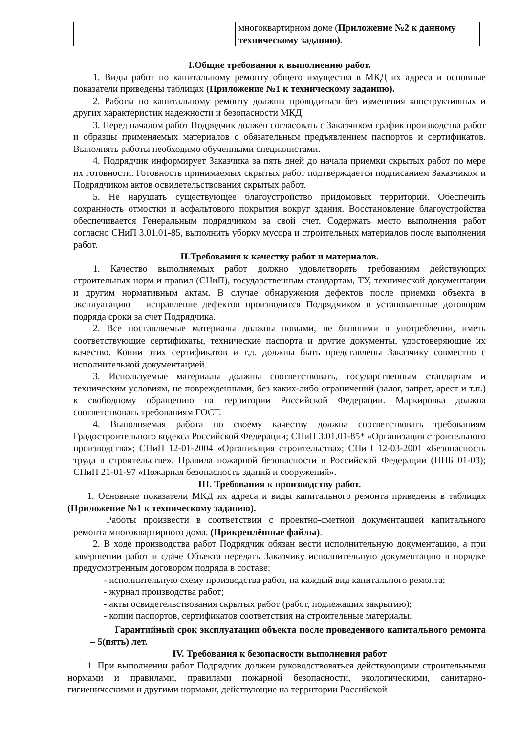| | многоквартирном доме ( Приложение №2 к данному техническому заданию) . |
I.Общие требования к выполнению работ.
1. Виды работ по капитальному ремонту общего имущества в МКД их адреса и основные показатели приведены таблицах (Приложение №1 к техническому заданию).
2. Работы по капитальному ремонту должны проводиться без изменения конструктивных и других характеристик надежности и безопасности МКД.
3. Перед началом работ Подрядчик должен согласовать с Заказчиком график производства работ и образцы применяемых материалов с обязательным предъявлением паспортов и сертификатов. Выполнять работы необходимо обученными специалистами.
4. Подрядчик информирует Заказчика за пять дней до начала приемки скрытых работ по мере их готовности. Готовность принимаемых скрытых работ подтверждается подписанием Заказчиком и Подрядчиком актов освидетельствования скрытых работ.
5. Не нарушать существующее благоустройство придомовых территорий. Обеспечить сохранность отмостки и асфальтового покрытия вокруг здания. Восстановление благоустройства обеспечивается Генеральным подрядчиком за свой счет. Содержать место выполнения работ согласно СНиП 3.01.01-85, выполнить уборку мусора и строительных материалов после выполнения работ.
II.Требования к качеству работ и материалов.
1. Качество выполняемых работ должно удовлетворять требованиям действующих строительных норм и правил (СНиП), государственным стандартам, ТУ, технической документации и другим нормативным актам. В случае обнаружения дефектов после приемки объекта в эксплуатацию – исправление дефектов производится Подрядчиком в установленные договором подряда сроки за счет Подрядчика.
2. Все поставляемые материалы должны новыми, не бывшими в употреблении, иметь соответствующие сертификаты, технические паспорта и другие документы, удостоверяющие их качество. Копии этих сертификатов и т.д. должны быть представлены Заказчику совместно с исполнительной документацией.
3. Используемые материалы должны соответствовать, государственным стандартам и техническим условиям, не поврежденными, без каких-либо ограничений (залог, запрет, арест и т.п.) к свободному обращению на территории Российской Федерации. Маркировка должна соответствовать требованиям ГОСТ.
4. Выполняемая работа по своему качеству должна соответствовать требованиям Градостроительного кодекса Российской Федерации; СНиП 3.01.01-85* «Организация строительного производства»; СНиП 12-01-2004 «Организация строительства»; СНиП 12-03-2001 «Безопасность труда в строительстве». Правила пожарной безопасности в Российской Федерации (ППБ 01-03); СНиП 21-01-97 «Пожарная безопасность зданий и сооружений».
III. Требования к производству работ.
1. Основные показатели МКД их адреса и виды капитального ремонта приведены в таблицах (Приложение №1 к техническому заданию).
Работы произвести в соответствии с проектно-сметной документацией капитального ремонта многоквартирного дома. (Прикреплённые файлы).
2. В ходе производства работ Подрядчик обязан вести исполнительную документацию, а при завершении работ и сдаче Объекта передать Заказчику исполнительную документацию в порядке предусмотренным договором подряда в составе:
- исполнительную схему производства работ, на каждый вид капитального ремонта;
- журнал производства работ;
- акты освидетельствования скрытых работ (работ, подлежащих закрытию);
- копии паспортов, сертификатов соответствия на строительные материалы.
Гарантийный срок эксплуатации объекта после проведенного капитального ремонта – 5(пять) лет.
IV. Требования к безопасности выполнения работ
1. При выполнении работ Подрядчик должен руководствоваться действующими строительными нормами и правилами, правилами пожарной безопасности, экологическими, санитарно-гигиеническими и другими нормами, действующие на территории Российской